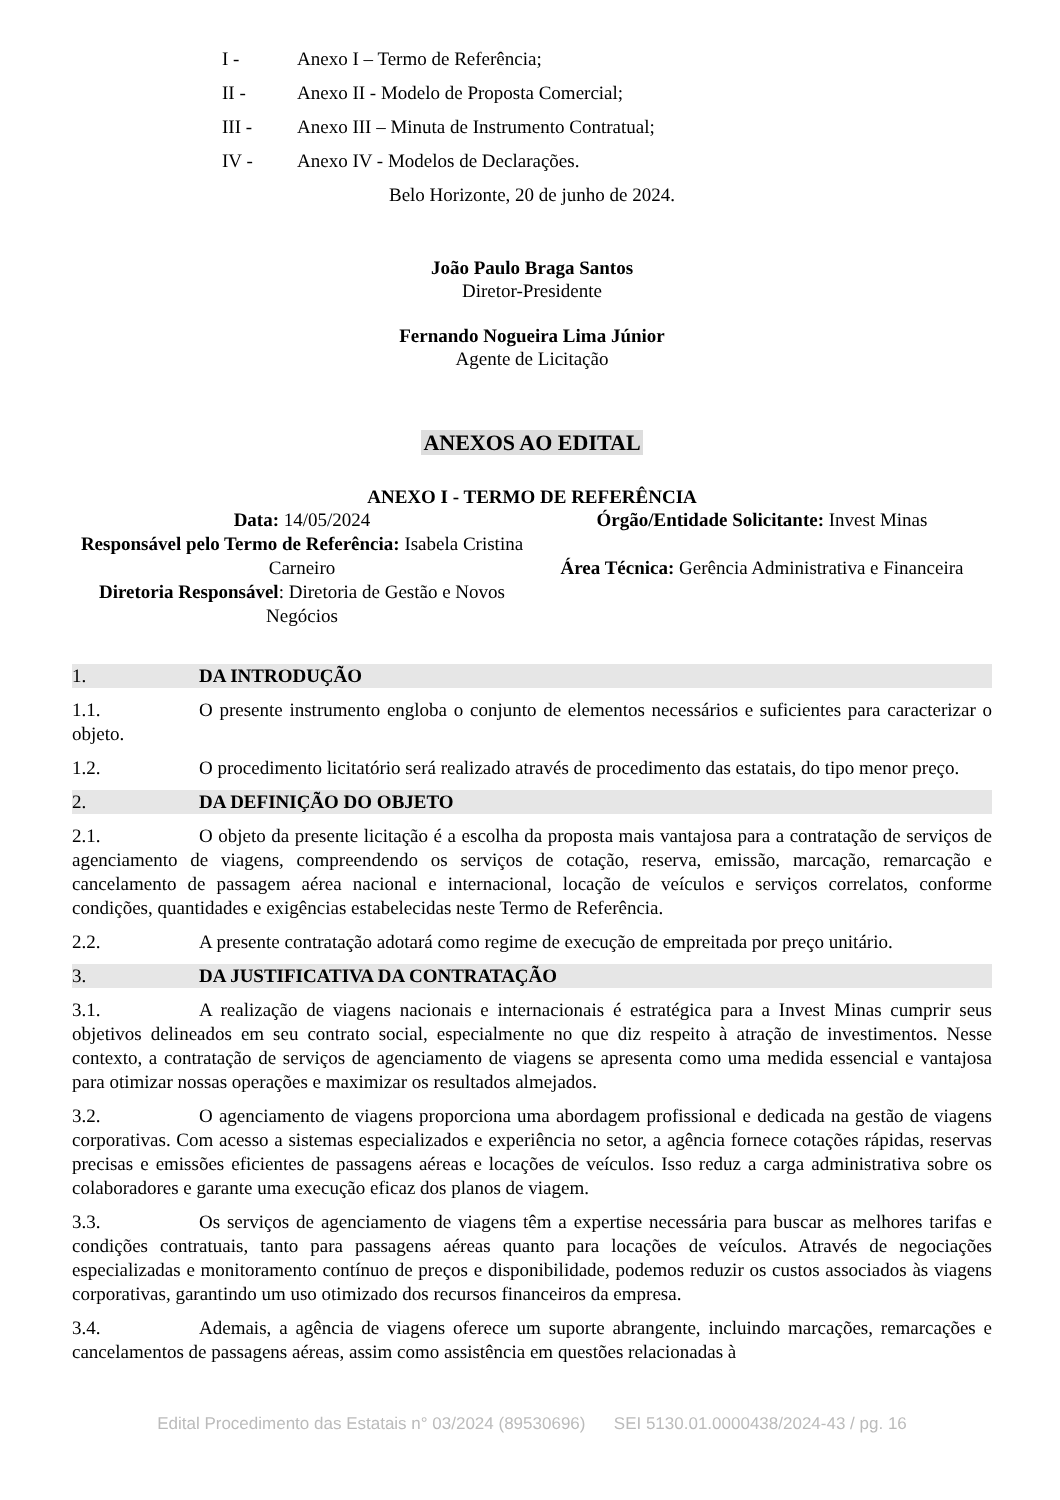I - Anexo I – Termo de Referência;
II - Anexo II - Modelo de Proposta Comercial;
III - Anexo III – Minuta de Instrumento Contratual;
IV - Anexo IV - Modelos de Declarações.
Belo Horizonte, 20 de junho de 2024.
João Paulo Braga Santos
Diretor-Presidente
Fernando Nogueira Lima Júnior
Agente de Licitação
ANEXOS AO EDITAL
ANEXO I - TERMO DE REFERÊNCIA
Data: 14/05/2024
Responsável pelo Termo de Referência: Isabela Cristina Carneiro
Diretoria Responsável: Diretoria de Gestão e Novos Negócios
Órgão/Entidade Solicitante: Invest Minas
Área Técnica: Gerência Administrativa e Financeira
1. DA INTRODUÇÃO
1.1. O presente instrumento engloba o conjunto de elementos necessários e suficientes para caracterizar o objeto.
1.2. O procedimento licitatório será realizado através de procedimento das estatais, do tipo menor preço.
2. DA DEFINIÇÃO DO OBJETO
2.1. O objeto da presente licitação é a escolha da proposta mais vantajosa para a contratação de serviços de agenciamento de viagens, compreendendo os serviços de cotação, reserva, emissão, marcação, remarcação e cancelamento de passagem aérea nacional e internacional, locação de veículos e serviços correlatos, conforme condições, quantidades e exigências estabelecidas neste Termo de Referência.
2.2. A presente contratação adotará como regime de execução de empreitada por preço unitário.
3. DA JUSTIFICATIVA DA CONTRATAÇÃO
3.1. A realização de viagens nacionais e internacionais é estratégica para a Invest Minas cumprir seus objetivos delineados em seu contrato social, especialmente no que diz respeito à atração de investimentos. Nesse contexto, a contratação de serviços de agenciamento de viagens se apresenta como uma medida essencial e vantajosa para otimizar nossas operações e maximizar os resultados almejados.
3.2. O agenciamento de viagens proporciona uma abordagem profissional e dedicada na gestão de viagens corporativas. Com acesso a sistemas especializados e experiência no setor, a agência fornece cotações rápidas, reservas precisas e emissões eficientes de passagens aéreas e locações de veículos. Isso reduz a carga administrativa sobre os colaboradores e garante uma execução eficaz dos planos de viagem.
3.3. Os serviços de agenciamento de viagens têm a expertise necessária para buscar as melhores tarifas e condições contratuais, tanto para passagens aéreas quanto para locações de veículos. Através de negociações especializadas e monitoramento contínuo de preços e disponibilidade, podemos reduzir os custos associados às viagens corporativas, garantindo um uso otimizado dos recursos financeiros da empresa.
3.4. Ademais, a agência de viagens oferece um suporte abrangente, incluindo marcações, remarcações e cancelamentos de passagens aéreas, assim como assistência em questões relacionadas à
Edital Procedimento das Estatais n° 03/2024 (89530696) SEI 5130.01.0000438/2024-43 / pg. 16